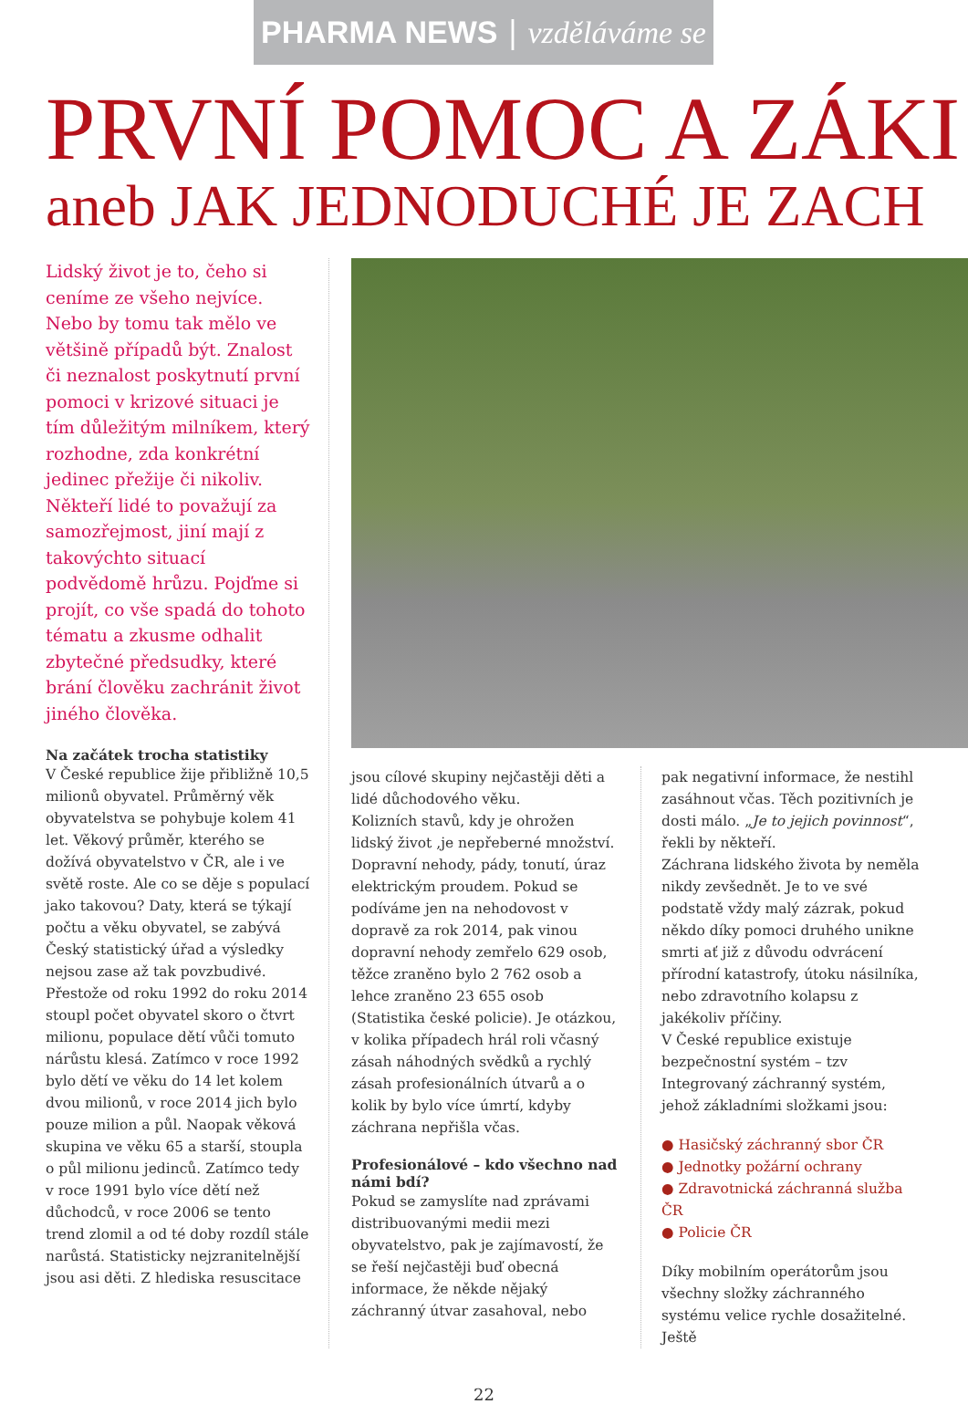PHARMA NEWS | vzděláváme se
PRVNÍ POMOC A ZÁKI
aneb JAK JEDNODUCHÉ JE ZACH
Lidský život je to, čeho si ceníme ze všeho nejvíce. Nebo by tomu tak mělo ve většině případů být. Znalost či neznalost poskytnutí první pomoci v krizové situaci je tím důležitým milníkem, který rozhodne, zda konkrétní jedinec přežije či nikoliv. Někteří lidé to považují za samozřejmost, jiní mají z takovýchto situací podvědomě hrůzu. Pojďme si projít, co vše spadá do tohoto tématu a zkusme odhalit zbytečné předsudky, které brání člověku zachránit život jiného člověka.
Na začátek trocha statistiky
V České republice žije přibližně 10,5 milionů obyvatel. Průměrný věk obyvatelstva se pohybuje kolem 41 let. Věkový průměr, kterého se dožívá obyvatelstvo v ČR, ale i ve světě roste. Ale co se děje s populací jako takovou? Daty, která se týkají počtu a věku obyvatel, se zabývá Český statistický úřad a výsledky nejsou zase až tak povzbudivé. Přestože od roku 1992 do roku 2014 stoupl počet obyvatel skoro o čtvrt milionu, populace dětí vůči tomuto nárůstu klesá. Zatímco v roce 1992 bylo dětí ve věku do 14 let kolem dvou milionů, v roce 2014 jich bylo pouze milion a půl. Naopak věková skupina ve věku 65 a starší, stoupla o půl milionu jedinců. Zatímco tedy v roce 1991 bylo více dětí než důchodců, v roce 2006 se tento trend zlomil a od té doby rozdíl stále narůstá. Statisticky nejzranitelnější jsou asi děti. Z hlediska resuscitace
jsou cílové skupiny nejčastěji děti a lidé důchodového věku.
Kolizních stavů, kdy je ohrožen lidský život ,je nepřeberné množství. Dopravní nehody, pády, tonutí, úraz elektrickým proudem. Pokud se podíváme jen na nehodovost v dopravě za rok 2014, pak vinou dopravní nehody zemřelo 629 osob, těžce zraněno bylo 2 762 osob a lehce zraněno 23 655 osob (Statistika české policie). Je otázkou, v kolika případech hrál roli včasný zásah náhodných svědků a rychlý zásah profesionálních útvarů a o kolik by bylo více úmrtí, kdyby záchrana nepřišla včas.
Profesionálové – kdo všechno nad námi bdí?
Pokud se zamyslíte nad zprávami distribuovanými medii mezi obyvatelstvo, pak je zajímavostí, že se řeší nejčastěji buď obecná informace, že někde nějaký záchranný útvar zasahoval, nebo
pak negativní informace, že nestihl zasáhnout včas. Těch pozitivních je dosti málo. „Je to jejich povinnost“, řekli by někteří.
Záchrana lidského života by neměla nikdy zevšednět. Je to ve své podstatě vždy malý zázrak, pokud někdo díky pomoci druhého unikne smrti ať již z důvodu odvrácení přírodní katastrofy, útoku násilníka, nebo zdravotního kolapsu z jakékoliv příčiny.
V České republice existuje bezpečnostní systém – tzv Integrovaný záchranný systém, jehož základními složkami jsou:
● Hasičský záchranný sbor ČR
● Jednotky požární ochrany
● Zdravotnická záchranná služba ČR
● Policie ČR
Díky mobilním operátorům jsou všechny složky záchranného systému velice rychle dosažitelné. Ještě
22